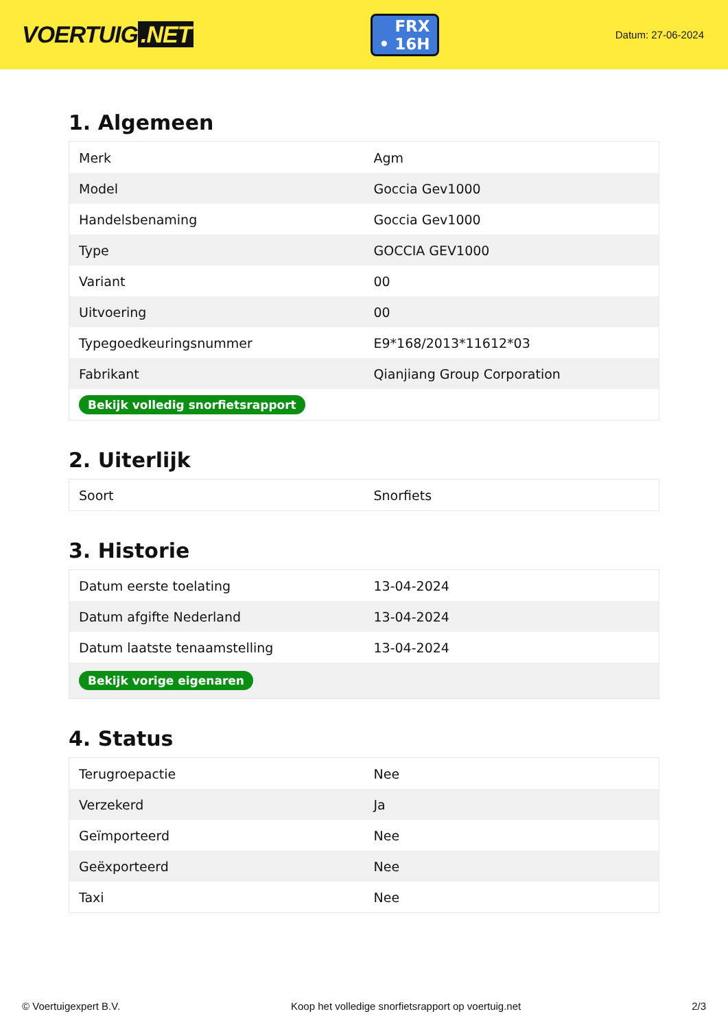VOERTUIG.NET
FRX
• 16H
Datum: 27-06-2024
1. Algemeen
| Merk | Agm |
| Model | Goccia Gev1000 |
| Handelsbenaming | Goccia Gev1000 |
| Type | GOCCIA GEV1000 |
| Variant | 00 |
| Uitvoering | 00 |
| Typegoedkeuringsnummer | E9*168/2013*11612*03 |
| Fabrikant | Qianjiang Group Corporation |
| Bekijk volledig snorfietsrapport | |
2. Uiterlijk
| Soort | Snorfiets |
3. Historie
| Datum eerste toelating | 13-04-2024 |
| Datum afgifte Nederland | 13-04-2024 |
| Datum laatste tenaamstelling | 13-04-2024 |
| Bekijk vorige eigenaren | |
4. Status
| Terugroepactie | Nee |
| Verzekerd | Ja |
| Geïmporteerd | Nee |
| Geëxporteerd | Nee |
| Taxi | Nee |
© Voertuigexpert B.V. Koop het volledige snorfietsrapport op voertuig.net 2/3